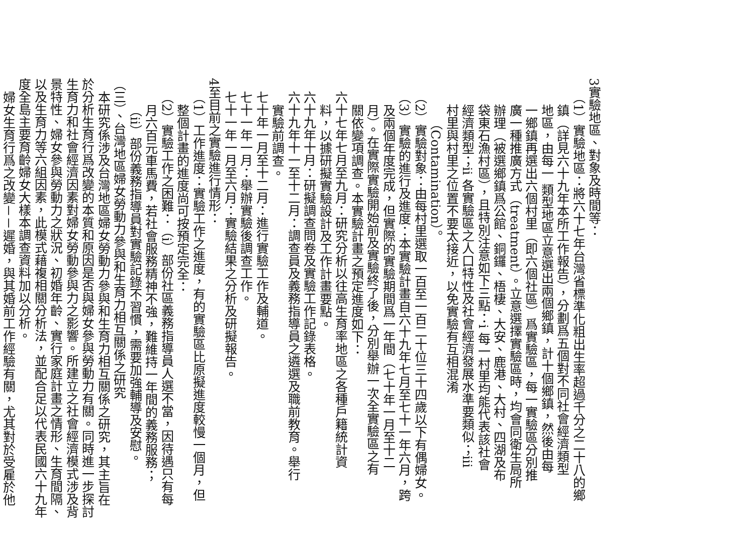3實驗地區、對象及時間等：
（1）實驗地區：將六十七年台灣省標準化粗出生率超過千分之二十八的鄉
鎮（詳見六十九年本所工作報告），分劃爲五個對不同社會經濟類型
地區，由每一 類型地區立意選出兩個鄉鎮，計十個鄉鎮，然後由每
一鄉鎮再選出六個村里（即六個社區）爲實驗區，每一實驗區分別推
廣一種推廣方式（treatment）。立意選擇實驗區時，均會同衛生局所
辦理（被選鄉鎮爲公館、銅鑼、梧棲、大安、鹿港、大村、四湖及布
袋東石漁村區），且特別注意如下三點：i 每一村里均能代表該社會
經濟類型；ii 各實驗區之人口特性及社會經濟發展水準要類似；iii
村里與村里之位置不要太接近，以免實驗有互相混淆
（Contamination）。
（2）實驗對象：由每村里選取一百至一百二十位三十四歲以下有偶婦女。
（3）實驗的進行及進度：本實驗計畫自六十九年七月至七十一年六月，跨
及兩個年度完成，但實際的實驗期間爲一年間（七十年一月至十二
月）。在實際實驗開始前及實驗終了後，分別舉辦一次全實驗區之有
關依變項調查。本實驗計畫之預定進度如下：
六十七年七月至九月：研究分析以往高生育率地區之各種戶籍統計資
料，以據研擬實驗設計及工作計畫要點。
六十九年十月：研擬調查問卷及實驗工作記錄表格。
六十九年十一至十二月：調查員及義務指導員之遴選及職前教育。舉行
實驗前調查。
七十年一月至十二月：進行實驗工作及輔道。
七十一年一月：舉辦實驗後調查工作。
七十一年一月至六月：實驗結果之分析及研擬報告。
4至目前之實驗進行情形：
（1）工作進度：實驗工作之進度，有的實驗區比原擬進度較慢一個月，但
整個計畫的進度尚可按預定完全：
（2）實驗工作之困難：（i）部份社區義務指導員人選不當，因待遇只有每
月六百元車馬費，若社會服務精神不強，難維持一年間的義務服務；
（ii）部份義務指導員對實驗記錄不習慣，需要加強輔導及安慰。
（三）、台灣地區婦女勞動力參與和生育力相互關係之研究
本研究係涉及台灣地區婦女勞動力參與和生育力相互關係之研究，其主旨在
於分析生育行爲改變的本質和原因是否與婦女參與勞動力有關。同時進一步探討
生育力和社會經濟因素對婦女勞動參與力之影響。所建立之社會經濟模式涉及背
景特性、婦女參與勞動力之狀況、初婚年齡、實行家庭計畫之情形、生育間隔、
以及生育力等六組因素，此模式藉複相關分析法，並配合足以代表民國六十九年
度全島主要育齡婦女大樣本調查資料加以分析。
婦女生育行爲之改變－－遲婚，與其婚前工作經驗有關，尤其對於受雇於他